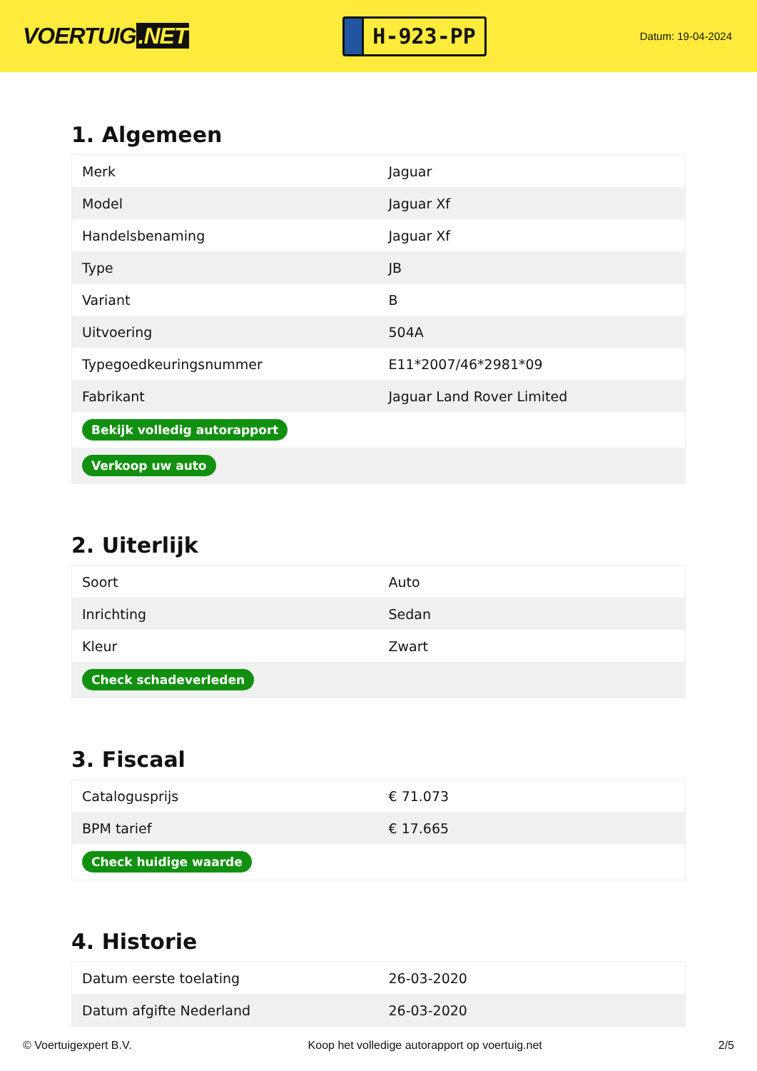VOERTUIG.NET
H-923-PP
Datum: 19-04-2024
1. Algemeen
| Merk | Jaguar |
| Model | Jaguar Xf |
| Handelsbenaming | Jaguar Xf |
| Type | JB |
| Variant | B |
| Uitvoering | 504A |
| Typegoedkeuringsnummer | E11*2007/46*2981*09 |
| Fabrikant | Jaguar Land Rover Limited |
| Bekijk volledig autorapport | |
| Verkoop uw auto | |
2. Uiterlijk
| Soort | Auto |
| Inrichting | Sedan |
| Kleur | Zwart |
| Check schadeverleden | |
3. Fiscaal
| Catalogusprijs | € 71.073 |
| BPM tarief | € 17.665 |
| Check huidige waarde | |
4. Historie
| Datum eerste toelating | 26-03-2020 |
| Datum afgifte Nederland | 26-03-2020 |
© Voertuigexpert B.V. Koop het volledige autorapport op voertuig.net 2/5